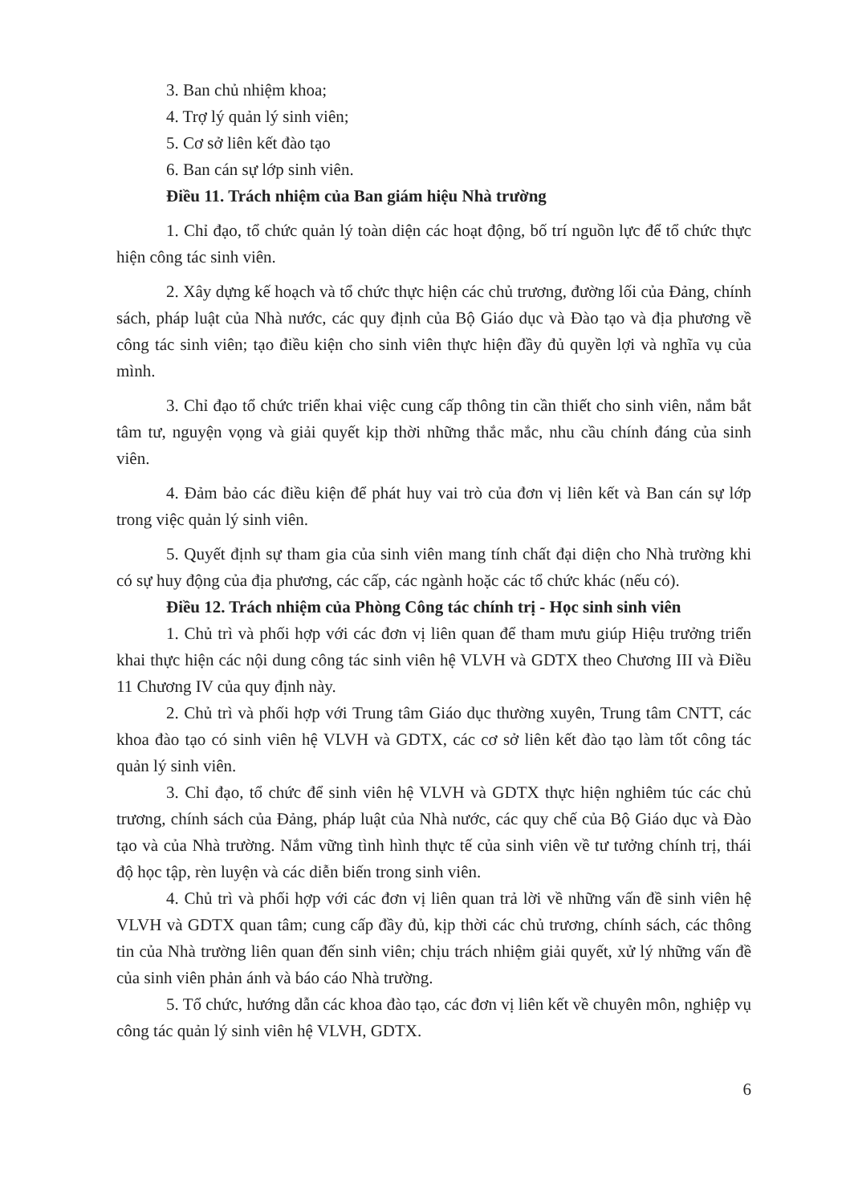3. Ban chủ nhiệm khoa;
4. Trợ lý quản lý sinh viên;
5. Cơ sở liên kết đào tạo
6. Ban cán sự lớp sinh viên.
Điều 11. Trách nhiệm của Ban giám hiệu Nhà trường
1. Chỉ đạo, tổ chức quản lý toàn diện các hoạt động, bố trí nguồn lực để tổ chức thực hiện công tác sinh viên.
2. Xây dựng kế hoạch và tổ chức thực hiện các chủ trương, đường lối của Đảng, chính sách, pháp luật của Nhà nước, các quy định của Bộ Giáo dục và Đào tạo và địa phương về công tác sinh viên; tạo điều kiện cho sinh viên thực hiện đầy đủ quyền lợi và nghĩa vụ của mình.
3. Chỉ đạo tổ chức triển khai việc cung cấp thông tin cần thiết cho sinh viên, nắm bắt tâm tư, nguyện vọng và giải quyết kịp thời những thắc mắc, nhu cầu chính đáng của sinh viên.
4. Đảm bảo các điều kiện để phát huy vai trò của đơn vị liên kết và Ban cán sự lớp trong việc quản lý sinh viên.
5. Quyết định sự tham gia của sinh viên mang tính chất đại diện cho Nhà trường khi có sự huy động của địa phương, các cấp, các ngành hoặc các tổ chức khác (nếu có).
Điều 12. Trách nhiệm của Phòng Công tác chính trị - Học sinh sinh viên
1. Chủ trì và phối hợp với các đơn vị liên quan để tham mưu giúp Hiệu trưởng triển khai thực hiện các nội dung công tác sinh viên hệ VLVH và GDTX theo Chương III và Điều 11 Chương IV của quy định này.
2. Chủ trì và phối hợp với Trung tâm Giáo dục thường xuyên, Trung tâm CNTT, các khoa đào tạo có sinh viên hệ VLVH và GDTX, các cơ sở liên kết đào tạo làm tốt công tác quản lý sinh viên.
3. Chỉ đạo, tổ chức để sinh viên hệ VLVH và GDTX thực hiện nghiêm túc các chủ trương, chính sách của Đảng, pháp luật của Nhà nước, các quy chế của Bộ Giáo dục và Đào tạo và của Nhà trường. Nắm vững tình hình thực tế của sinh viên về tư tưởng chính trị, thái độ học tập, rèn luyện và các diễn biến trong sinh viên.
4. Chủ trì và phối hợp với các đơn vị liên quan trả lời về những vấn đề sinh viên hệ VLVH và GDTX quan tâm; cung cấp đầy đủ, kịp thời các chủ trương, chính sách, các thông tin của Nhà trường liên quan đến sinh viên; chịu trách nhiệm giải quyết, xử lý những vấn đề của sinh viên phản ánh và báo cáo Nhà trường.
5. Tổ chức, hướng dẫn các khoa đào tạo, các đơn vị liên kết về chuyên môn, nghiệp vụ công tác quản lý sinh viên hệ VLVH, GDTX.
6